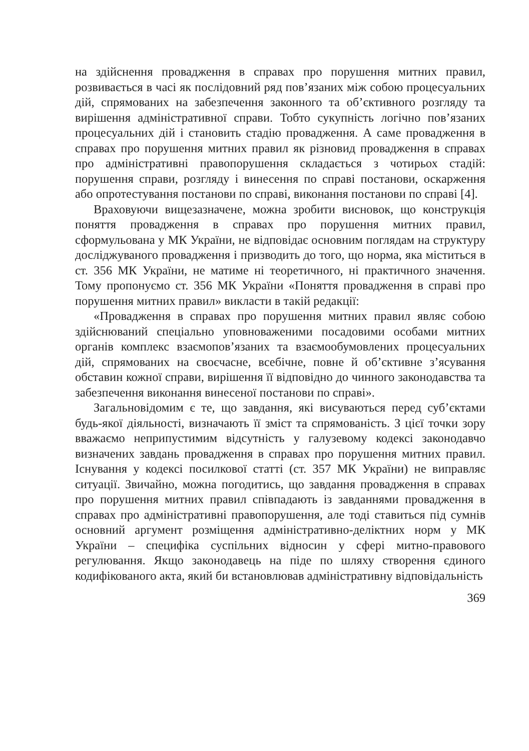на здійснення провадження в справах про порушення митних правил, розвивається в часі як послідовний ряд пов’язаних між собою процесуальних дій, спрямованих на забезпечення законного та об’єктивного розгляду та вирішення адміністративної справи. Тобто сукупність логічно пов’язаних процесуальних дій і становить стадію провадження. А саме провадження в справах про порушення митних правил як різновид провадження в справах про адміністративні правопорушення складається з чотирьох стадій: порушення справи, розгляду і винесення по справі постанови, оскарження або опротестування постанови по справі, виконання постанови по справі [4].
Враховуючи вищезазначене, можна зробити висновок, що конструкція поняття провадження в справах про порушення митних правил, сформульована у МК України, не відповідає основним поглядам на структуру досліджуваного провадження і призводить до того, що норма, яка міститься в ст. 356 МК України, не матиме ні теоретичного, ні практичного значення. Тому пропонуємо ст. 356 МК України «Поняття провадження в справі про порушення митних правил» викласти в такій редакції:
«Провадження в справах про порушення митних правил являє собою здійснюваний спеціально уповноваженими посадовими особами митних органів комплекс взаємопов’язаних та взаємообумовлених процесуальних дій, спрямованих на своєчасне, всебічне, повне й об’єктивне з’ясування обставин кожної справи, вирішення її відповідно до чинного законодавства та забезпечення виконання винесеної постанови по справі».
Загальновідомим є те, що завдання, які висуваються перед суб’єктами будь-якої діяльності, визначають її зміст та спрямованість. З цієї точки зору вважаємо неприпустимим відсутність у галузевому кодексі законодавчо визначених завдань провадження в справах про порушення митних правил. Існування у кодексі посилкової статті (ст. 357 МК України) не виправляє ситуації. Звичайно, можна погодитись, що завдання провадження в справах про порушення митних правил співпадають із завданнями провадження в справах про адміністративні правопорушення, але тоді ставиться під сумнів основний аргумент розміщення адміністративно-деліктних норм у МК України – специфіка суспільних відносин у сфері митно-правового регулювання. Якщо законодавець на піде по шляху створення єдиного кодифікованого акта, який би встановлював адміністративну відповідальність
369